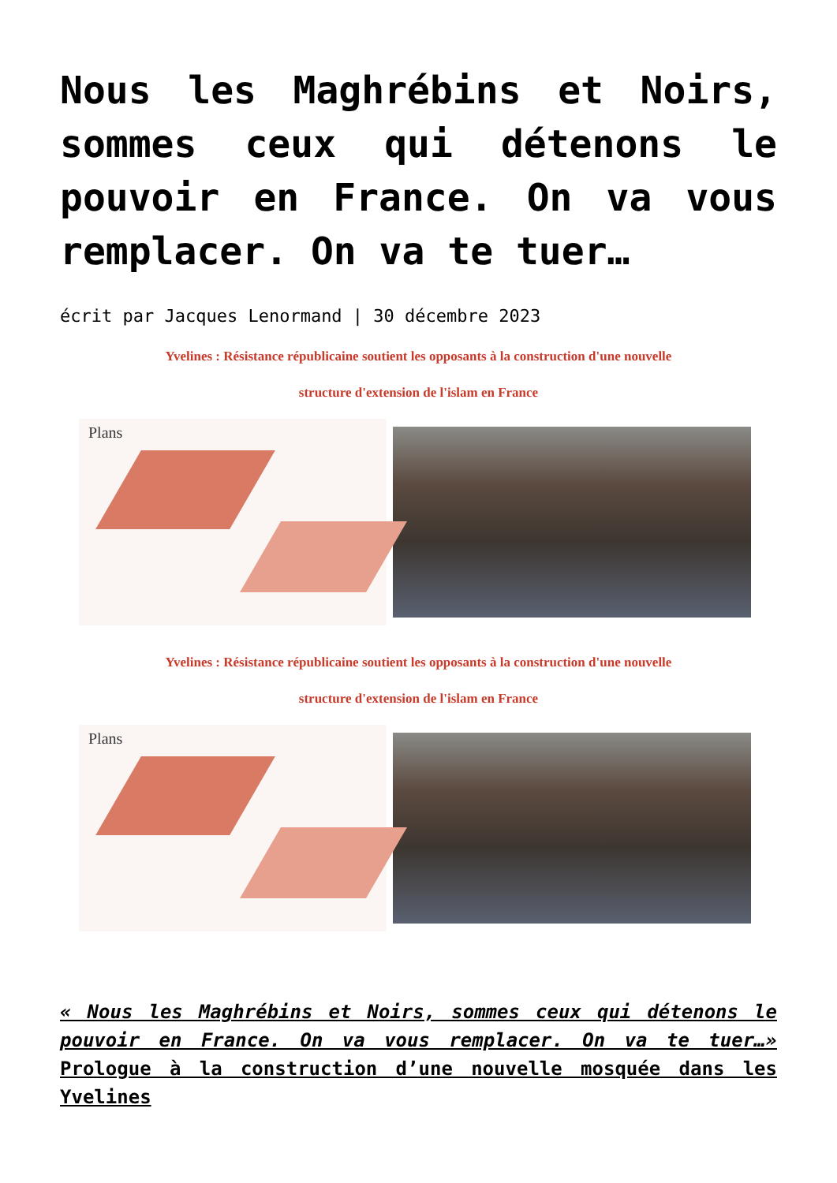Nous les Maghrébins et Noirs, sommes ceux qui détenons le pouvoir en France. On va vous remplacer. On va te tuer…
écrit par Jacques Lenormand | 30 décembre 2023
Yvelines : Résistance républicaine soutient les opposants à la construction d'une nouvelle
structure d'extension de l'islam en France
Plans
Yvelines : Résistance républicaine soutient les opposants à la construction d'une nouvelle
structure d'extension de l'islam en France
Plans
« Nous les Maghrébins et Noirs, sommes ceux qui détenons le pouvoir en France. On va vous remplacer. On va te tuer…» Prologue à la construction d’une nouvelle mosquée dans les Yvelines